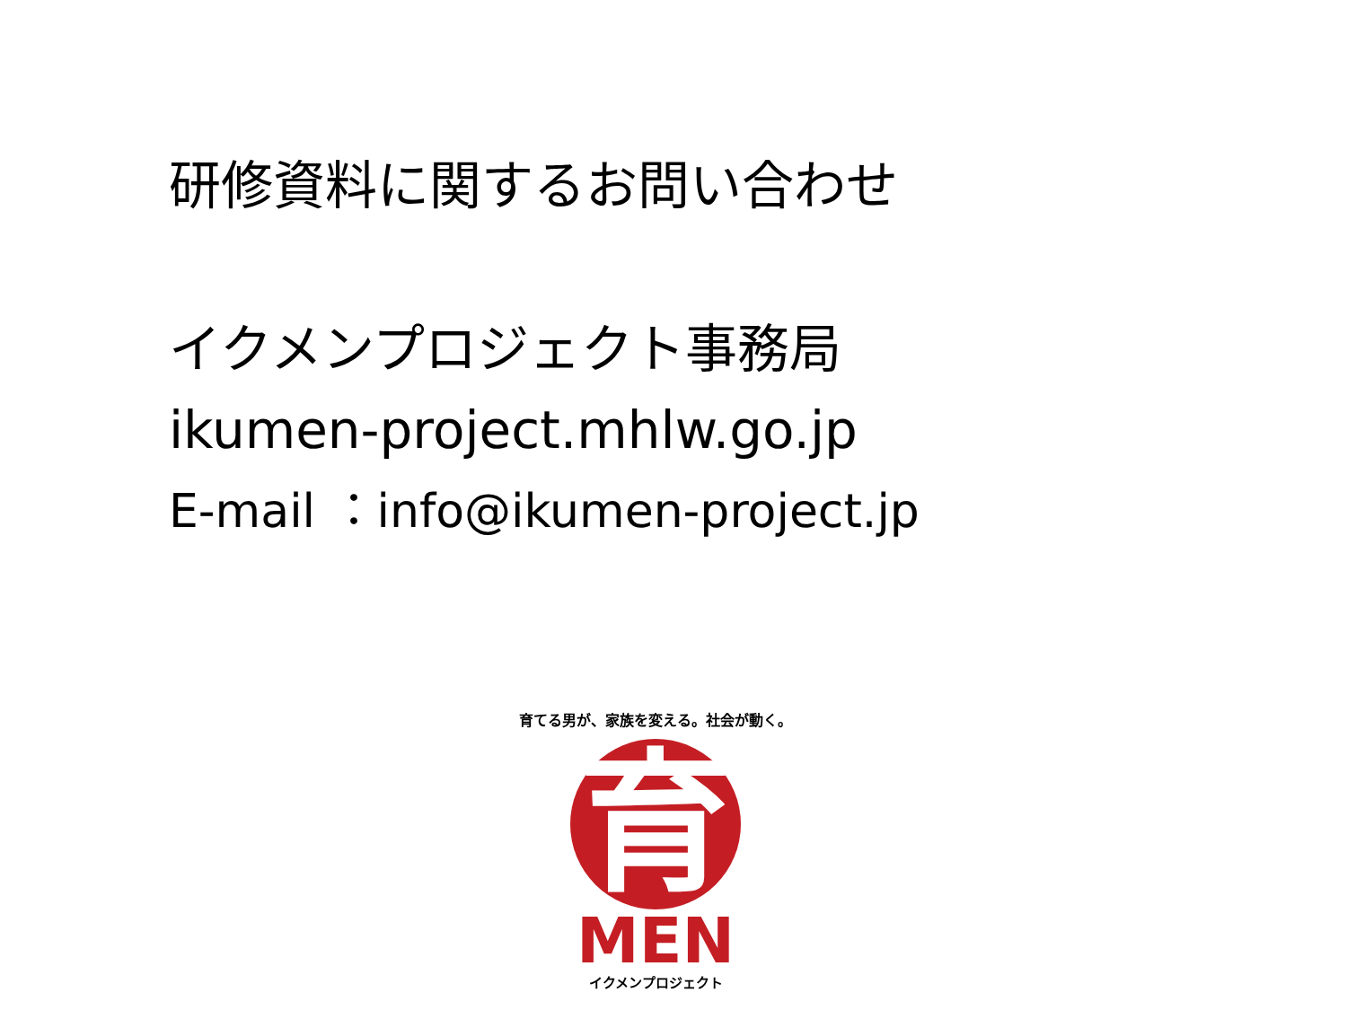研修資料に関するお問い合わせ
イクメンプロジェクト事務局
ikumen-project.mhlw.go.jp
E-mail ：info@ikumen-project.jp
育てる男が、家族を変える。社会が動く。
育
MEN
イクメンプロジェクト